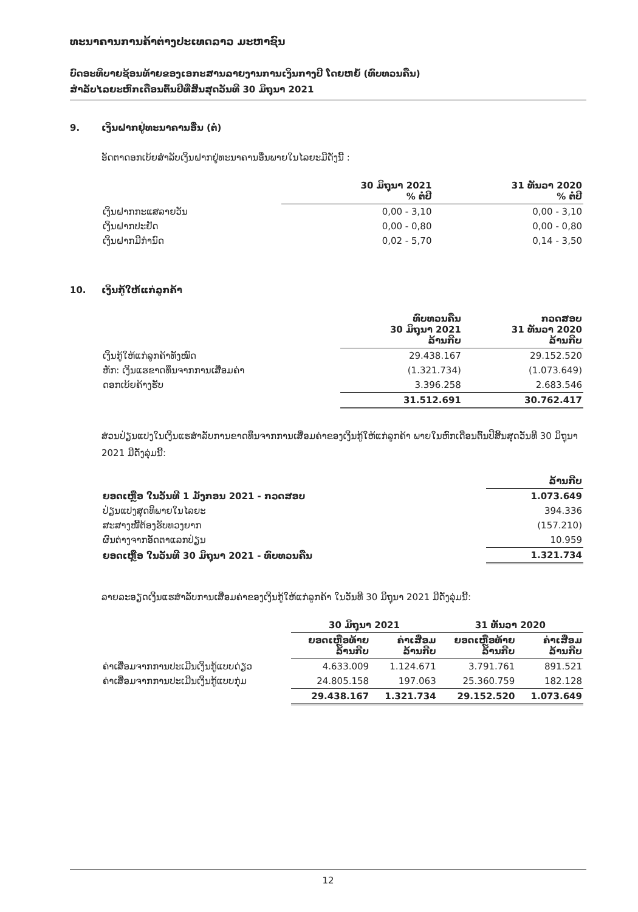ທະນາຄານການຄ້າຕ່າງປະເທດລາວ ມະຫາຊົນ
ບົດອະທິບາຍຊ້ອນທ້າຍຂອງເອກະສານລາຍງານການເງິນກາງປີ ໂດຍຫຍໍ້ (ທົບທວນຄືນ)
ສຳລັບໄລຍະຫົກເດືອນຕົ້ນປີທີ່ສິ້ນສຸດວັນທີ 30 ມິຖຸນາ 2021
9. ເງິນຝາກຢູ່ທະນາຄານອື່ນ (ຕໍ່)
ອັດຕາດອກເບ້ຍສຳລັບເງິນຝາກຢູ່ທະນາຄານອື່ນພາຍໃນໄລຍະມີດັ່ງນີ້ :
| | 30 ມິຖຸນາ 2021 % ຕໍ່ປີ | 31 ທັນວາ 2020 % ຕໍ່ປີ |
| --- | --- | --- |
| ເງິນຝາກກະແສລາຍວັນ | 0,00 - 3,10 | 0,00 - 3,10 |
| ເງິນຝາກປະຢັດ | 0,00 - 0,80 | 0,00 - 0,80 |
| ເງິນຝາກມີກຳນົດ | 0,02 - 5,70 | 0,14 - 3,50 |
10. ເງິນກູ້ໃຫ້ແກ່ລູກຄ້າ
| | ທົບທວນຄືນ 30 ມິຖຸນາ 2021 ລ້ານກີບ | ກວດສອບ 31 ທັນວາ 2020 ລ້ານກີບ |
| --- | --- | --- |
| ເງິນກູ້ໃຫ້ແກ່ລູກຄ້າທັງໝົດ | 29.438.167 | 29.152.520 |
| ຫັກ: ເງິນແຮຂາດທຶນຈາກການເສື່ອມຄ່າ | (1.321.734) | (1.073.649) |
| ດອກເບ້ຍຄ້າງຮັບ | 3.396.258 | 2.683.546 |
| | 31.512.691 | 30.762.417 |
ສ່ວນປ່ຽນແປງໃນເງິນແຮສຳລັບການຂາດທຶນຈາກການເສື່ອມຄ່າຂອງເງິນກູ້ໃຫ້ແກ່ລູກຄ້າ ພາຍໃນຫົກເດືອນຕົ້ນປີສິ້ນສຸດວັນທີ 30 ມິຖຸນາ 2021 ມີດັ່ງລຸ່ມນີ້:
| | ລ້ານກີບ |
| --- | --- |
| ຍອດເຫຼືອ ໃນວັນທີ 1 ມັງກອນ 2021 - ກວດສອບ | 1.073.649 |
| ປ່ຽນແປງສຸດທິພາຍໃນໄລຍະ | 394.336 |
| ສະສາງໜີ້ຕ້ອງຮັບທວງຍາກ | (157.210) |
| ຜົນຕ່າງຈາກອັດຕາແລກປ່ຽນ | 10.959 |
| ຍອດເຫຼືອ ໃນວັນທີ 30 ມິຖຸນາ 2021 - ທົບທວນຄືນ | 1.321.734 |
ລາຍລະອຽດເງິນແຮສຳລັບການເສື່ອມຄ່າຂອງເງິນກູ້ໃຫ້ແກ່ລູກຄ້າ ໃນວັນທີ 30 ມິຖຸນາ 2021 ມີດັ່ງລຸ່ມນີ້:
| | 30 ມິຖຸນາ 2021 | | 31 ທັນວາ 2020 | |
| --- | --- | --- | --- | --- |
| | ຍອດເຫຼືອທ້າຍ ລ້ານກີບ | ຄ່າເສື່ອມ ລ້ານກີບ | ຍອດເຫຼືອທ້າຍ ລ້ານກີບ | ຄ່າເສື່ອມ ລ້ານກີບ |
| ຄ່າເສື່ອມຈາກການປະເມີນເງິນກູ້ແບບດ່ຽວ | 4.633.009 | 1.124.671 | 3.791.761 | 891.521 |
| ຄ່າເສື່ອມຈາກການປະເມີນເງິນກູ້ແບບກຸ່ມ | 24.805.158 | 197.063 | 25.360.759 | 182.128 |
| | 29.438.167 | 1.321.734 | 29.152.520 | 1.073.649 |
12